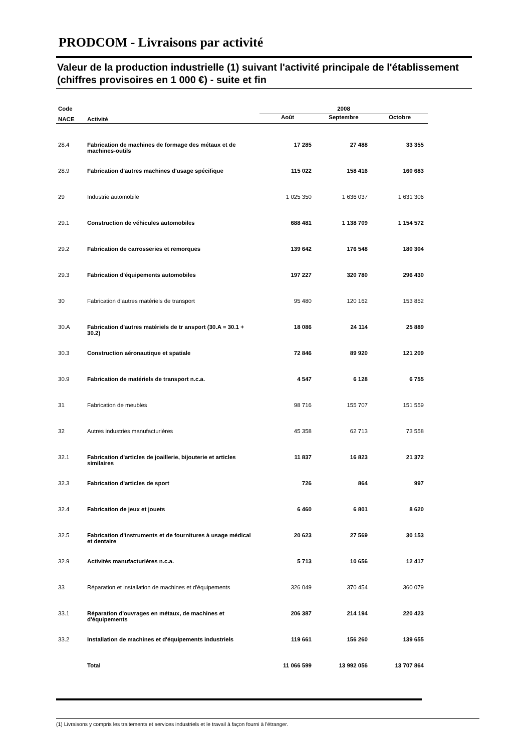PRODCOM - Livraisons par activité
Valeur de la production industrielle (1) suivant l'activité principale de l'établissement (chiffres provisoires en 1 000 €) - suite et fin
| Code | | 2008 | | |
| --- | --- | --- | --- | --- |
| NACE | Activité | Août | Septembre | Octobre |
| 28.4 | Fabrication de machines de formage des métaux et de machines-outils | 17 285 | 27 488 | 33 355 |
| 28.9 | Fabrication d'autres machines d'usage spécifique | 115 022 | 158 416 | 160 683 |
| 29 | Industrie automobile | 1 025 350 | 1 636 037 | 1 631 306 |
| 29.1 | Construction de véhicules automobiles | 688 481 | 1 138 709 | 1 154 572 |
| 29.2 | Fabrication de carrosseries et remorques | 139 642 | 176 548 | 180 304 |
| 29.3 | Fabrication d'équipements automobiles | 197 227 | 320 780 | 296 430 |
| 30 | Fabrication d'autres matériels de transport | 95 480 | 120 162 | 153 852 |
| 30.A | Fabrication d'autres matériels de tr ansport (30.A = 30.1 + 30.2) | 18 086 | 24 114 | 25 889 |
| 30.3 | Construction aéronautique et spatiale | 72 846 | 89 920 | 121 209 |
| 30.9 | Fabrication de matériels de transport n.c.a. | 4 547 | 6 128 | 6 755 |
| 31 | Fabrication de meubles | 98 716 | 155 707 | 151 559 |
| 32 | Autres industries manufacturières | 45 358 | 62 713 | 73 558 |
| 32.1 | Fabrication d'articles de joaillerie, bijouterie et articles similaires | 11 837 | 16 823 | 21 372 |
| 32.3 | Fabrication d'articles de sport | 726 | 864 | 997 |
| 32.4 | Fabrication de jeux et jouets | 6 460 | 6 801 | 8 620 |
| 32.5 | Fabrication d'instruments et de fournitures à usage médical et dentaire | 20 623 | 27 569 | 30 153 |
| 32.9 | Activités manufacturières n.c.a. | 5 713 | 10 656 | 12 417 |
| 33 | Réparation et installation de machines et d'équipements | 326 049 | 370 454 | 360 079 |
| 33.1 | Réparation d'ouvrages en métaux, de machines et d'équipements | 206 387 | 214 194 | 220 423 |
| 33.2 | Installation de machines et d'équipements industriels | 119 661 | 156 260 | 139 655 |
| | Total | 11 066 599 | 13 992 056 | 13 707 864 |
(1) Livraisons y compris les traitements et services industriels et le travail à façon fourni à l'étranger.